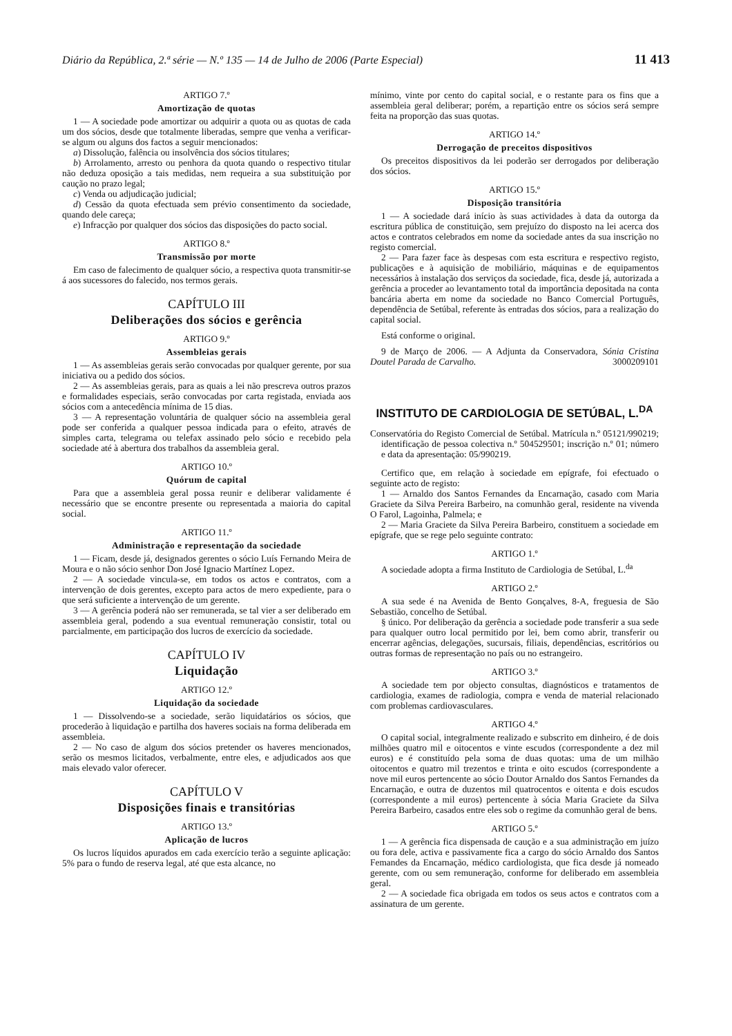Diário da República, 2.ª série — N.º 135 — 14 de Julho de 2006 (Parte Especial) 11 413
ARTIGO 7.º
Amortização de quotas
1 — A sociedade pode amortizar ou adquirir a quota ou as quotas de cada um dos sócios, desde que totalmente liberadas, sempre que venha a verificar-se algum ou alguns dos factos a seguir mencionados:
a) Dissolução, falência ou insolvência dos sócios titulares;
b) Arrolamento, arresto ou penhora da quota quando o respectivo titular não deduza oposição a tais medidas, nem requeira a sua substituição por caução no prazo legal;
c) Venda ou adjudicação judicial;
d) Cessão da quota efectuada sem prévio consentimento da sociedade, quando dele careça;
e) Infracção por qualquer dos sócios das disposições do pacto social.
ARTIGO 8.º
Transmissão por morte
Em caso de falecimento de qualquer sócio, a respectiva quota transmitir-se á aos sucessores do falecido, nos termos gerais.
CAPÍTULO III
Deliberações dos sócios e gerência
ARTIGO 9.º
Assembleias gerais
1 — As assembleias gerais serão convocadas por qualquer gerente, por sua iniciativa ou a pedido dos sócios.
2 — As assembleias gerais, para as quais a lei não prescreva outros prazos e formalidades especiais, serão convocadas por carta registada, enviada aos sócios com a antecedência mínima de 15 dias.
3 — A representação voluntária de qualquer sócio na assembleia geral pode ser conferida a qualquer pessoa indicada para o efeito, através de simples carta, telegrama ou telefax assinado pelo sócio e recebido pela sociedade até à abertura dos trabalhos da assembleia geral.
ARTIGO 10.º
Quórum de capital
Para que a assembleia geral possa reunir e deliberar validamente é necessário que se encontre presente ou representada a maioria do capital social.
ARTIGO 11.º
Administração e representação da sociedade
1 — Ficam, desde já, designados gerentes o sócio Luís Fernando Meira de Moura e o não sócio senhor Don José Ignacio Martínez Lopez.
2 — A sociedade vincula-se, em todos os actos e contratos, com a intervenção de dois gerentes, excepto para actos de mero expediente, para o que será suficiente a intervenção de um gerente.
3 — A gerência poderá não ser remunerada, se tal vier a ser deliberado em assembleia geral, podendo a sua eventual remuneração consistir, total ou parcialmente, em participação dos lucros de exercício da sociedade.
CAPÍTULO IV
Liquidação
ARTIGO 12.º
Liquidação da sociedade
1 — Dissolvendo-se a sociedade, serão liquidatários os sócios, que procederão à liquidação e partilha dos haveres sociais na forma deliberada em assembleia.
2 — No caso de algum dos sócios pretender os haveres mencionados, serão os mesmos licitados, verbalmente, entre eles, e adjudicados aos que mais elevado valor oferecer.
CAPÍTULO V
Disposições finais e transitórias
ARTIGO 13.º
Aplicação de lucros
Os lucros líquidos apurados em cada exercício terão a seguinte aplicação: 5% para o fundo de reserva legal, até que esta alcance, no
mínimo, vinte por cento do capital social, e o restante para os fins que a assembleia geral deliberar; porém, a repartição entre os sócios será sempre feita na proporção das suas quotas.
ARTIGO 14.º
Derrogação de preceitos dispositivos
Os preceitos dispositivos da lei poderão ser derrogados por deliberação dos sócios.
ARTIGO 15.º
Disposição transitória
1 — A sociedade dará início às suas actividades à data da outorga da escritura pública de constituição, sem prejuízo do disposto na lei acerca dos actos e contratos celebrados em nome da sociedade antes da sua inscrição no registo comercial.
2 — Para fazer face às despesas com esta escritura e respectivo registo, publicações e à aquisição de mobiliário, máquinas e de equipamentos necessários à instalação dos serviços da sociedade, fica, desde já, autorizada a gerência a proceder ao levantamento total da importância depositada na conta bancária aberta em nome da sociedade no Banco Comercial Português, dependência de Setúbal, referente às entradas dos sócios, para a realização do capital social.
Está conforme o original.
9 de Março de 2006. — A Adjunta da Conservadora, Sónia Cristina Doutel Parada de Carvalho. 3000209101
INSTITUTO DE CARDIOLOGIA DE SETÚBAL, L.<sup>DA</sup>
Conservatória do Registo Comercial de Setúbal. Matrícula n.º 05121/990219; identificação de pessoa colectiva n.º 504529501; inscrição n.º 01; número e data da apresentação: 05/990219.
Certifico que, em relação à sociedade em epígrafe, foi efectuado o seguinte acto de registo:
1 — Arnaldo dos Santos Fernandes da Encarnação, casado com Maria Graciete da Silva Pereira Barbeiro, na comunhão geral, residente na vivenda O Farol, Lagoinha, Palmela; e
2 — Maria Graciete da Silva Pereira Barbeiro, constituem a sociedade em epígrafe, que se rege pelo seguinte contrato:
ARTIGO 1.º
A sociedade adopta a firma Instituto de Cardiologia de Setúbal, L.<sup>da</sup>
ARTIGO 2.º
A sua sede é na Avenida de Bento Gonçalves, 8-A, freguesia de São Sebastião, concelho de Setúbal.
§ único. Por deliberação da gerência a sociedade pode transferir a sua sede para qualquer outro local permitido por lei, bem como abrir, transferir ou encerrar agências, delegações, sucursais, filiais, dependências, escritórios ou outras formas de representação no país ou no estrangeiro.
ARTIGO 3.º
A sociedade tem por objecto consultas, diagnósticos e tratamentos de cardiologia, exames de radiologia, compra e venda de material relacionado com problemas cardiovasculares.
ARTIGO 4.º
O capital social, integralmente realizado e subscrito em dinheiro, é de dois milhões quatro mil e oitocentos e vinte escudos (correspondente a dez mil euros) e é constituído pela soma de duas quotas: uma de um milhão oitocentos e quatro mil trezentos e trinta e oito escudos (correspondente a nove mil euros pertencente ao sócio Doutor Arnaldo dos Santos Fernandes da Encarnação, e outra de duzentos mil quatrocentos e oitenta e dois escudos (correspondente a mil euros) pertencente à sócia Maria Graciete da Silva Pereira Barbeiro, casados entre eles sob o regime da comunhão geral de bens.
ARTIGO 5.º
1 — A gerência fica dispensada de caução e a sua administração em juízo ou fora dele, activa e passivamente fica a cargo do sócio Arnaldo dos Santos Femandes da Encarnação, médico cardiologista, que fica desde já nomeado gerente, com ou sem remuneração, conforme for deliberado em assembleia geral.
2 — A sociedade fica obrigada em todos os seus actos e contratos com a assinatura de um gerente.